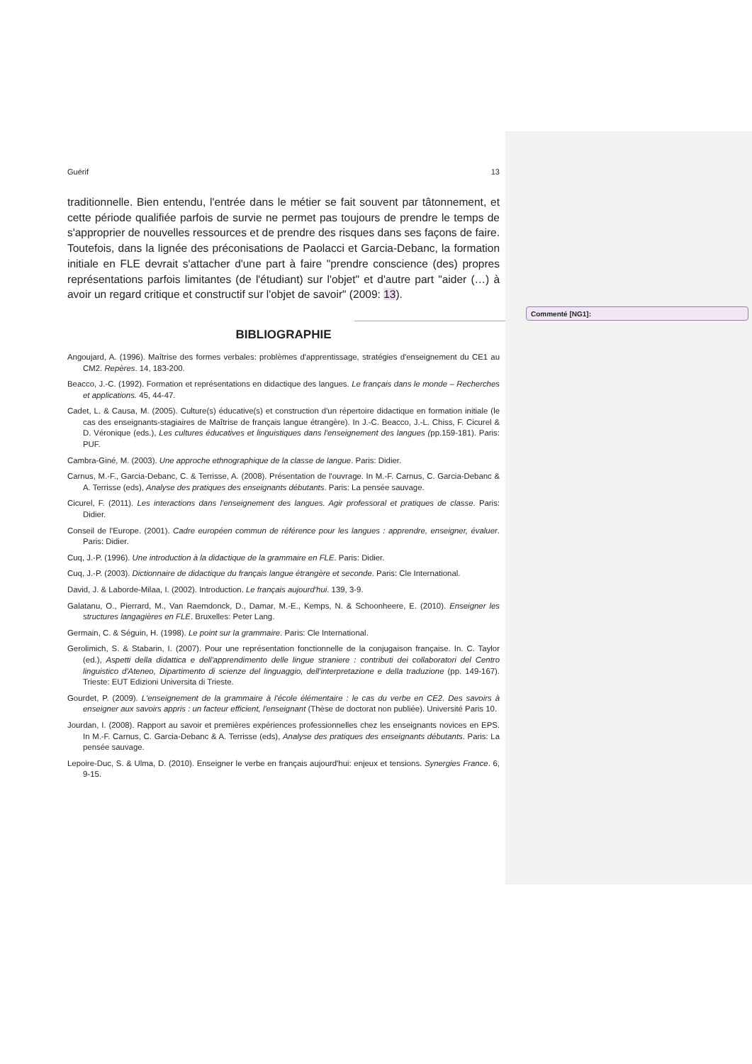Commenté [NG1]:
Guérif 13
traditionnelle. Bien entendu, l'entrée dans le métier se fait souvent par tâtonnement, et cette période qualifiée parfois de survie ne permet pas toujours de prendre le temps de s'approprier de nouvelles ressources et de prendre des risques dans ses façons de faire. Toutefois, dans la lignée des préconisations de Paolacci et Garcia-Debanc, la formation initiale en FLE devrait s'attacher d'une part à faire "prendre conscience (des) propres représentations parfois limitantes (de l'étudiant) sur l'objet" et d'autre part "aider (…) à avoir un regard critique et constructif sur l'objet de savoir" (2009: 13).
BIBLIOGRAPHIE
Angoujard, A. (1996). Maîtrise des formes verbales: problèmes d'apprentissage, stratégies d'enseignement du CE1 au CM2. Repères. 14, 183-200.
Beacco, J.-C. (1992). Formation et représentations en didactique des langues. Le français dans le monde – Recherches et applications. 45, 44-47.
Cadet, L. & Causa, M. (2005). Culture(s) éducative(s) et construction d'un répertoire didactique en formation initiale (le cas des enseignants-stagiaires de Maîtrise de français langue étrangère). In J.-C. Beacco, J.-L. Chiss, F. Cicurel & D. Véronique (eds.), Les cultures éducatives et linguistiques dans l'enseignement des langues (pp.159-181). Paris: PUF.
Cambra-Giné, M. (2003). Une approche ethnographique de la classe de langue. Paris: Didier.
Carnus, M.-F., Garcia-Debanc, C. & Terrisse, A. (2008). Présentation de l'ouvrage. In M.-F. Carnus, C. Garcia-Debanc & A. Terrisse (eds), Analyse des pratiques des enseignants débutants. Paris: La pensée sauvage.
Cicurel, F. (2011). Les interactions dans l'enseignement des langues. Agir professoral et pratiques de classe. Paris: Didier.
Conseil de l'Europe. (2001). Cadre européen commun de référence pour les langues : apprendre, enseigner, évaluer. Paris: Didier.
Cuq, J.-P. (1996). Une introduction à la didactique de la grammaire en FLE. Paris: Didier.
Cuq, J.-P. (2003). Dictionnaire de didactique du français langue étrangère et seconde. Paris: Cle International.
David, J. & Laborde-Milaa, I. (2002). Introduction. Le français aujourd'hui. 139, 3-9.
Galatanu, O., Pierrard, M., Van Raemdonck, D., Damar, M.-E., Kemps, N. & Schoonheere, E. (2010). Enseigner les structures langagières en FLE. Bruxelles: Peter Lang.
Germain, C. & Séguin, H. (1998). Le point sur la grammaire. Paris: Cle International.
Gerolimich, S. & Stabarin, I. (2007). Pour une représentation fonctionnelle de la conjugaison française. In. C. Taylor (ed.), Aspetti della didattica e dell'apprendimento delle lingue straniere : contributi dei collaboratori del Centro linguistico d'Ateneo, Dipartimento di scienze del linguaggio, dell'interpretazione e della traduzione (pp. 149-167). Trieste: EUT Edizioni Universita di Trieste.
Gourdet, P. (2009). L'enseignement de la grammaire à l'école élémentaire : le cas du verbe en CE2. Des savoirs à enseigner aux savoirs appris : un facteur efficient, l'enseignant (Thèse de doctorat non publiée). Université Paris 10.
Jourdan, I. (2008). Rapport au savoir et premières expériences professionnelles chez les enseignants novices en EPS. In M.-F. Carnus, C. Garcia-Debanc & A. Terrisse (eds), Analyse des pratiques des enseignants débutants. Paris: La pensée sauvage.
Lepoire-Duc, S. & Ulma, D. (2010). Enseigner le verbe en français aujourd'hui: enjeux et tensions. Synergies France. 6, 9-15.